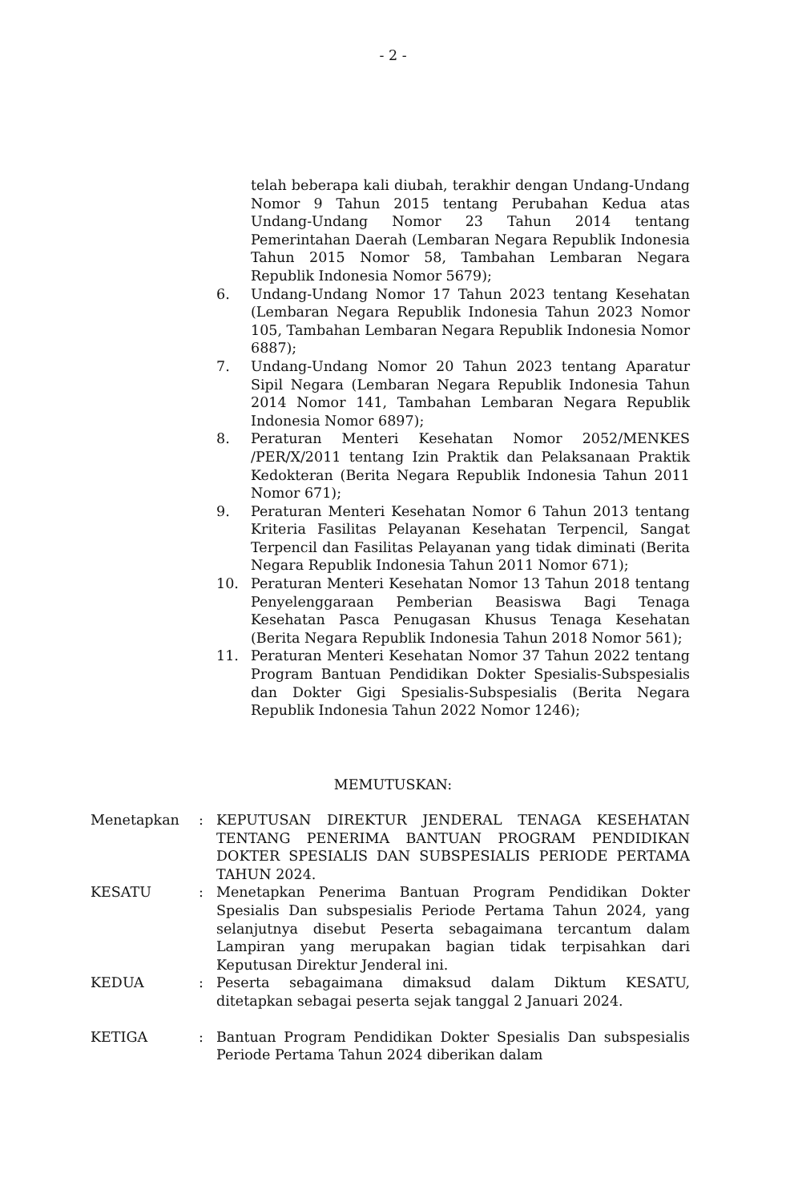- 2 -
telah beberapa kali diubah, terakhir dengan Undang-Undang Nomor 9 Tahun 2015 tentang Perubahan Kedua atas Undang-Undang Nomor 23 Tahun 2014 tentang Pemerintahan Daerah (Lembaran Negara Republik Indonesia Tahun 2015 Nomor 58, Tambahan Lembaran Negara Republik Indonesia Nomor 5679);
6. Undang-Undang Nomor 17 Tahun 2023 tentang Kesehatan (Lembaran Negara Republik Indonesia Tahun 2023 Nomor 105, Tambahan Lembaran Negara Republik Indonesia Nomor 6887);
7. Undang-Undang Nomor 20 Tahun 2023 tentang Aparatur Sipil Negara (Lembaran Negara Republik Indonesia Tahun 2014 Nomor 141, Tambahan Lembaran Negara Republik Indonesia Nomor 6897);
8. Peraturan Menteri Kesehatan Nomor 2052/MENKES /PER/X/2011 tentang Izin Praktik dan Pelaksanaan Praktik Kedokteran (Berita Negara Republik Indonesia Tahun 2011 Nomor 671);
9. Peraturan Menteri Kesehatan Nomor 6 Tahun 2013 tentang Kriteria Fasilitas Pelayanan Kesehatan Terpencil, Sangat Terpencil dan Fasilitas Pelayanan yang tidak diminati (Berita Negara Republik Indonesia Tahun 2011 Nomor 671);
10. Peraturan Menteri Kesehatan Nomor 13 Tahun 2018 tentang Penyelenggaraan Pemberian Beasiswa Bagi Tenaga Kesehatan Pasca Penugasan Khusus Tenaga Kesehatan (Berita Negara Republik Indonesia Tahun 2018 Nomor 561);
11. Peraturan Menteri Kesehatan Nomor 37 Tahun 2022 tentang Program Bantuan Pendidikan Dokter Spesialis-Subspesialis dan Dokter Gigi Spesialis-Subspesialis (Berita Negara Republik Indonesia Tahun 2022 Nomor 1246);
MEMUTUSKAN:
Menetapkan : KEPUTUSAN DIREKTUR JENDERAL TENAGA KESEHATAN TENTANG PENERIMA BANTUAN PROGRAM PENDIDIKAN DOKTER SPESIALIS DAN SUBSPESIALIS PERIODE PERTAMA TAHUN 2024.
KESATU : Menetapkan Penerima Bantuan Program Pendidikan Dokter Spesialis Dan subspesialis Periode Pertama Tahun 2024, yang selanjutnya disebut Peserta sebagaimana tercantum dalam Lampiran yang merupakan bagian tidak terpisahkan dari Keputusan Direktur Jenderal ini.
KEDUA : Peserta sebagaimana dimaksud dalam Diktum KESATU, ditetapkan sebagai peserta sejak tanggal 2 Januari 2024.
KETIGA : Bantuan Program Pendidikan Dokter Spesialis Dan subspesialis Periode Pertama Tahun 2024 diberikan dalam